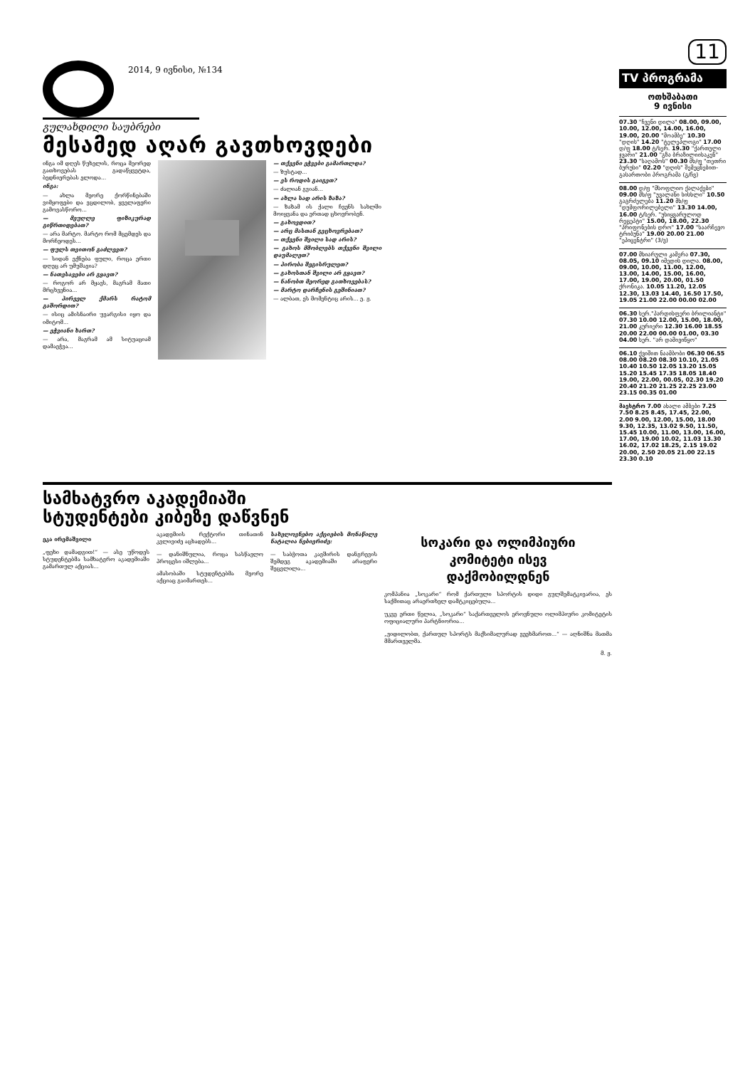2014, 9 ივნისი, №134
გულახდილი საუბრები
მესამედ აღარ გავთხოვდები
ინგა იმ დღეს წუხელის, როცა მეორედ გათხოვებას გადაწყვეტდა, ბედნიერებას ელოდა...
ინგა:
— ახლა მეორე ქორწინებაში ვიმყოფები და ვცდილობ, ყველაფერი გამოვასწორო...
— მეუღლე ფიზიკურად გიწრთიდებათ?
— არა მარტო. მარტო რომ მცემდეს და მორჩეოდეს...
— ფულს თვითონ გაძლევთ?
— სიდან ექნება ფული, როცა ერთი დღეც არ უმუშავია?
— ნათესავები არ გყავთ?
— როგორ არ მყავს, მაგრამ მათი მრცხვენია...
— პირველ ქმარს რატომ გაშორდით?
— ისიც ამისნაირი უვარგისი იყო და იმიტომ...
— ეჭვიანი ხართ?
— არა, მაგრამ ამ სიტუაციამ დამაეჭვა...
— თქვენი ეჭვები გამართლდა?
— ზუსტად...
— ეს როდის გაიგეთ?
— ძალიან გვიან...
— ახლა სად არის ზაზა?
— ზაზამ ის ქალი ჩვენს სახლში მოიყვანა და ერთად ცხოვრობენ.
— გახოვდით?
— არც მასთან გეცხოვრებათ?
— თქვენი შვილი სად არის?
— გახოს მშობლებს თქვენი შვილი დაუმალეთ?
— პირობა შეგისრულეთ?
— გახოსთან შვილი არ გყავთ?
— ნანობთ მეორედ გათხოვებას?
— მარტო დარჩენის გეშინიათ?
— ალბათ, ეს მომენტიც არის... ე. ჟ.
სამხატვრო აკადემიაში
სტუდენტები კიბეზე დაწვნენ
ეკა ირემაშვილი
„ფეხი დამადგით!“ — ასე უწოდეს სტუდენტებმა სამხატვრო აკადემიაში გამართულ აქციას...
აკადემიის რექტორი თინათინ კვლივიძე აცხადებს...
— დანიშნულია, როცა სასწავლო პროცესი იშლება...
ამასობაში სტუდენტებმა მეორე აქციაც გაიმართეს...
სახელოვნებო აქციების მონაწილე ნატალია ნებიერიძე:
— საბჭოთა კავშირის დანგრევის შემდეგ აკადემიაში არაფერი შეცვლილა...
სოკარი და ოლიმპიური
კომიტეტი ისევ
დაქმობილდნენ
კომპანია „სოკარი“ რომ ქართული სპორტის დიდი გულშემატკივარია, ეს საქმითაც არაერთხელ დამტკიცებულა...
უკვე ერთი წელია, „სოკარი“ საქართველოს ეროვნული ოლიმპიური კომიტეტის ოფიციალური პარტნიორია...
„ვიდილობთ, ქართულ სპორტს მაქსიმალურად ვეეხმაროთ...“ — აღნიშნა მათმა მმართველმა.
მ. ჟ.
11
TV პროგრამა
ოთხშაბათი
9 ივნისი
07.30 "ჩვენი დილა" 08.00, 09.00, 10.00, 12.00, 14.00, 16.00, 19.00, 20.00 "მოამბე" 10.30 "დღის" 14.20 "ტელეპლოგი" 17.00 დ/ფ 18.00 ტ/სერ. 19.30 "ქართული ჯვარი" 21.00 "გზა ბრაზილიისაკენ" 23.30 "საღამოს" 00.30 მხ/ფ "თეთრი ბურუსი" 02.20 "დღის" შემეცნებით-გასართობი პროგრამა (გ/ჩვ)
08.00 დ/ფ "მსოფლიო ქალაქები" 09.00 მხ/ფ "უვალანი სისხლი" 10.50 გაგრძელება 11.20 მხ/ფ "დუმფორილებელი" 13.30 14.00, 16.00 ტ/სერ. "უსიყვარულოდ რეცეპტი" 15.00, 18.00, 22.30 "პრიფონების დრო" 17.00 "საარჩევო ტრიბუნა" 19.00 20.00 21.00 "ეპიცენტრი" (3/ვ)
07.00 მხიარული კამერა 07.30, 08.05, 09.10 იმედის დილა. 08.00, 09.00, 10.00, 11.00, 12.00, 13.00, 14.00, 15.00, 16.00, 17.00, 19.00, 20.00, 01.50 ქრონიკა. 10.05 11.20, 12.05 12.30, 13.03 14.40, 16.50 17.50, 19.05 21.00 22.00 00.00 02.00
06.30 სერ."პარდისფერი ბრილიანტი" 07.30 10.00 12.00, 15.00, 18.00, 21.00 კურიერი 12.30 16.00 18.55 20.00 22.00 00.00 01.00, 03.30 04.00 სერ. "არ დამივიწყო"
06.10 ქვიშით ნაამბობი 06.30 06.55 08.00 08.20 08.30 10.10, 21.05 10.40 10.50 12.05 13.20 15.05 15.20 15.45 17.35 18.05 18.40 19.00, 22.00, 00.05, 02.30 19.20 20.40 21.20 21.25 22.25 23.00 23.15 00.35 01.00
მაესტრო 7.00 ახალი ამბები 7.25 7.50 8.25 8.45, 17.45, 22.00, 2.00 9.00, 12.00, 15.00, 18.00 9.30, 12.35, 13.02 9.50, 11.50, 15.45 10.00, 11.00, 13.00, 16.00, 17.00, 19.00 10.02, 11.03 13.30 16.02, 17.02 18.25, 2.15 19.02 20.00, 2.50 20.05 21.00 22.15 23.30 0.10